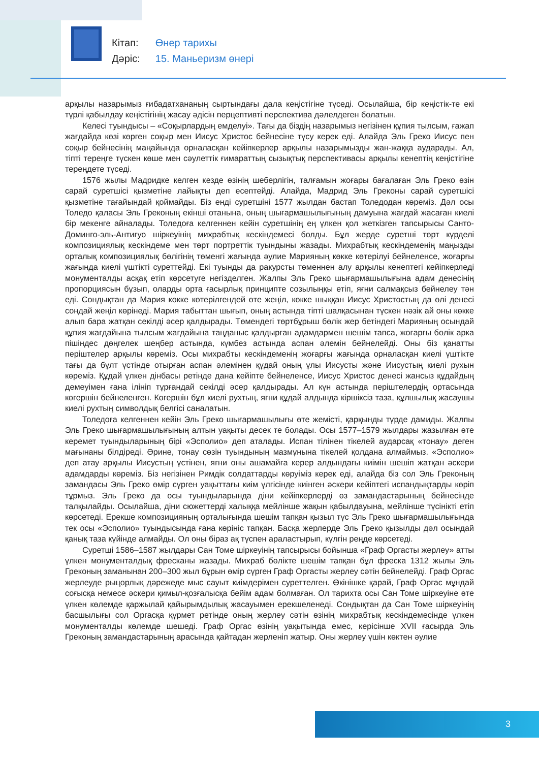| Кітап: | Өнер тарихы |
| Дәріс: | 15. Маньеризм өнері |
арқылы назарымыз ғибадатхананың сыртындағы дала кеңістігіне түседі. Осылайша, бір кеңістік-те екі түрлі қабылдау кеңістігінің жасау әдісін перцептивті перспектива дәлелдеген болатын.
Келесі туындысы – «Соқырлардың емделуі». Тағы да біздің назарымыз негізінен құпия тылсым, ғажап жағдайда көзі көрген соқыр мен Иисус Христос бейнесіне түсу керек еді. Алайда Эль Греко Иисус пен соқыр бейнесінің маңайында орналасқан кейіпкерлер арқылы назарымызды жан-жаққа аударады. Ал, тіпті тереңге түскен көше мен сәулеттік ғимараттың сызықтық перспективасы арқылы кенептің кеңістігіне тереңдете түседі.
1576 жылы Мадридке келген кезде өзінің шеберлігін, талғамын жоғары бағалаған Эль Греко өзін сарай суретшісі қызметіне лайықты деп есептейді. Алайда, Мадрид Эль Греконы сарай суретшісі қызметіне тағайындай қоймайды. Біз енді суретшіні 1577 жылдан бастап Толедодан көреміз. Дәл осы Толедо қаласы Эль Греконың екінші отанына, оның шығармашылығының дамуына жағдай жасаған киелі бір мекенге айналады. Толедоға келгеннен кейін суретшінің ең үлкен қол жеткізген тапсырысы Санто-Доминго-эль-Антигуо шіркеуінің михрабтық кескіндемесі болды. Бұл жерде суретші төрт күрделі композициялық кескіндеме мен төрт портреттік туындыны жазады. Михрабтық кескіндеменің маңызды орталық композициялық бөлігінің төменгі жағында әулие Марияның көкке көтерілуі бейнеленсе, жоғарғы жағында киелі үштікті суреттейді. Екі туынды да ракурсты төменнен алу арқылы кенептегі кейіпкерледі монументалды асқақ етіп көрсетуге негізделген. Жалпы Эль Греко шығармашылығына адам денесінің пропорциясын бұзып, оларды орта ғасырлық принципте созылыңқы етіп, яғни салмақсыз бейнелеу тән еді. Сондықтан да Мария көкке көтерілгендей өте жеңіл, көкке шыққан Иисус Христостың да өлі денесі сондай жеңіл көрінеді. Мария табыттан шығып, оның астында тіпті шалқасынан түскен нәзік ай оны көкке алып бара жатқан секілді әсер қалдырады. Төмендегі төртбұрыш бөлік жер бетіндегі Марияның осындай құпия жағдайына тылсым жағдайына таңданыс қалдырған адамдармен шешім тапса, жоғарғы бөлік арка пішіндес дөңгелек шеңбер астында, күмбез астында аспан әлемін бейнелейді. Оны біз қанатты періштелер арқылы көреміз. Осы михрабты кескіндеменің жоғарғы жағында орналасқан киелі үштікте тағы да бұлт үстінде отырған аспан әлемінен құдай оның ұлы Иисусты және Иисустың киелі рухын көреміз. Құдай үлкен дінбасы ретінде дана кейіпте бейнеленсе, Иисус Христос денесі жансыз құдайдың демеуімен ғана ілініп тұрғандай секілді әсер қалдырады. Ал күн астында періштелердің ортасында көгершін бейнеленген. Көгершін бұл киелі рухтың, яғни құдай алдында кіршіксіз таза, құлшылық жасаушы киелі рухтың символдық белгісі саналатын.
Толедоға келгеннен кейін Эль Греко шығармашылығы өте жемісті, қарқынды түрде дамиды. Жалпы Эль Греко шығармашылығының алтын уақыты десек те болады. Осы 1577–1579 жылдары жазылған өте керемет туындыларының бірі «Эсполио» деп аталады. Испан тілінен тікелей аударсақ «тонау» деген мағынаны білдіреді. Әрине, тонау сөзін туындының мазмұнына тікелей қолдана алмаймыз. «Эсполио» деп атау арқылы Иисустың үстінен, яғни оны ашамайға керер алдындағы киімін шешіп жатқан әскери адамдарды көреміз. Біз негізінен Римдік солдаттарды көруіміз керек еді, алайда біз сол Эль Греконың замандасы Эль Греко өмір сүрген уақыттағы киім үлгісінде киінген әскери кейіптегі испандықтарды көріп тұрмыз. Эль Греко да осы туындыларында діни кейіпкерлерді өз замандастарының бейнесінде талқылайды. Осылайша, діни сюжеттерді халыққа мейлінше жақын қабылдауына, мейлінше түсінікті етіп көрсетеді. Ерекше композицияның орталығында шешім тапқан қызыл түс Эль Греко шығармашылығында тек осы «Эсполио» туындысында ғана көрініс тапқан. Басқа жерлерде Эль Греко қызылды дәл осындай қанық таза күйінде алмайды. Ол оны біраз ақ түспен араластырып, күлгін реңде көрсетеді.
Суретші 1586–1587 жылдары Сан Томе шіркеуінің тапсырысы бойынша «Граф Оргасты жерлеу» атты үлкен монументалдық фресканы жазады. Михраб бөлікте шешім тапқан бұл фреска 1312 жылы Эль Греконың заманынан 200–300 жыл бұрын өмір сүрген Граф Оргасты жерлеу сәтін бейнелейді. Граф Оргас жерлеуде рыцорлық дәрежеде мыс сауыт киімдерімен суреттелген. Өкінішке қарай, Граф Оргас мұндай соғысқа немесе әскери қимыл-қозғалысқа бейім адам болмаған. Ол тарихта осы Сан Томе шіркеуіне өте үлкен көлемде қаржылай қайырымдылық жасауымен ерекшеленеді. Сондықтан да Сан Томе шіркеуінің басшылығы сол Оргасқа құрмет ретінде оның жерлеу сәтін өзінің михрабтық кескіндемесінде үлкен монументалды көлемде шешеді. Граф Оргас өзінің уақытында емес, керісінше XVII ғасырда Эль Греконың замандастарының арасында қайтадан жерленіп жатыр. Оны жерлеу үшін көктен әулие
3